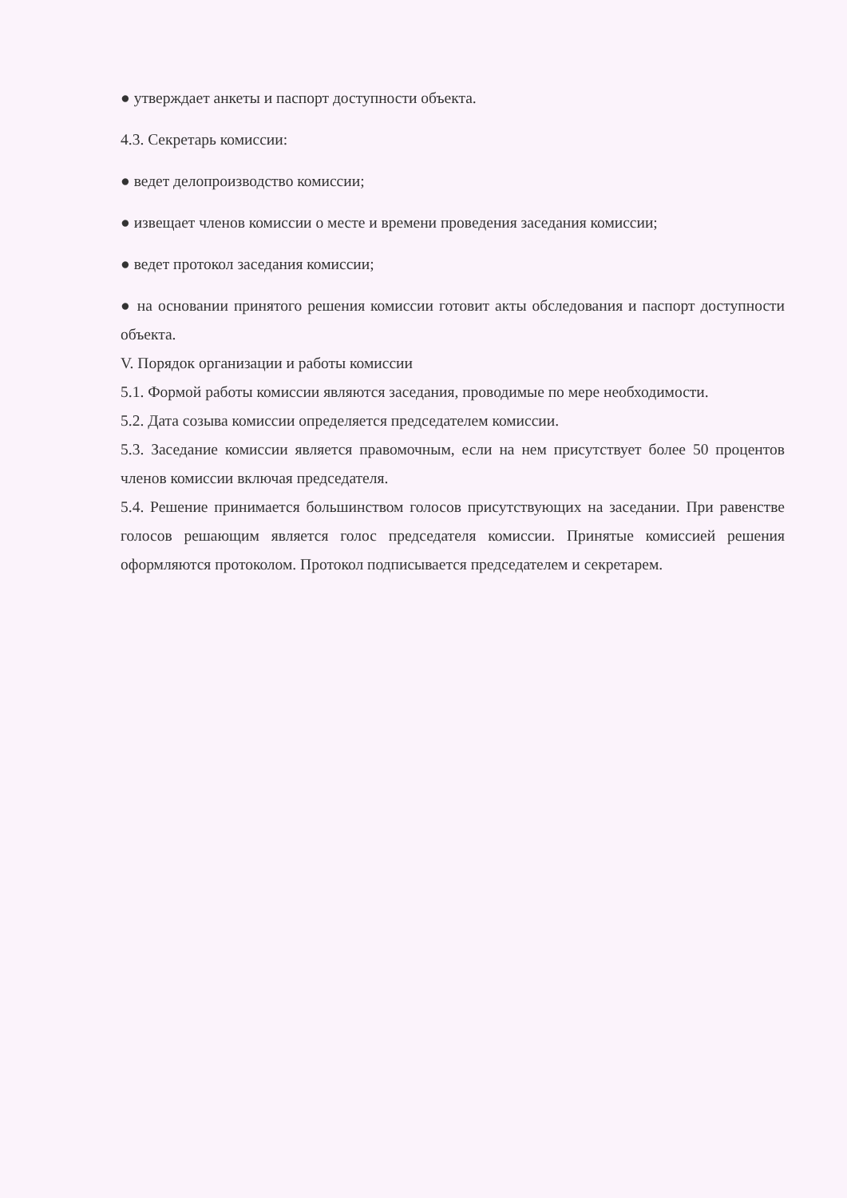● утверждает анкеты и паспорт доступности объекта.
4.3. Секретарь комиссии:
● ведет делопроизводство комиссии;
● извещает членов комиссии о месте и времени проведения заседания комиссии;
● ведет протокол заседания комиссии;
● на основании принятого решения комиссии готовит акты обследования и паспорт доступности объекта.
V. Порядок организации и работы комиссии
5.1. Формой работы комиссии являются заседания, проводимые по мере необходимости.
5.2. Дата созыва комиссии определяется председателем комиссии.
5.3. Заседание комиссии является правомочным, если на нем присутствует более 50 процентов членов комиссии включая председателя.
5.4. Решение принимается большинством голосов присутствующих на заседании. При равенстве голосов решающим является голос председателя комиссии. Принятые комиссией решения оформляются протоколом. Протокол подписывается председателем и секретарем.